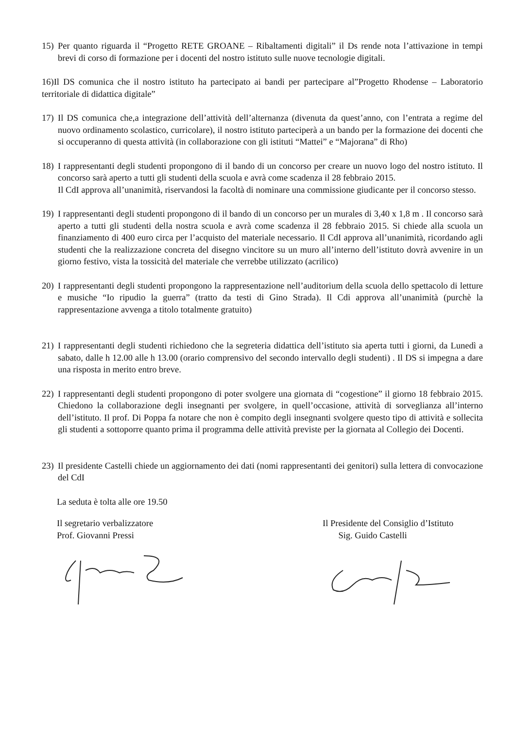15)
Per quanto riguarda il “Progetto RETE GROANE – Ribaltamenti digitali” il Ds rende nota l’attivazione in tempi brevi di corso di formazione per i docenti del nostro istituto sulle nuove tecnologie digitali.
16)Il DS comunica che il nostro istituto ha partecipato ai bandi per partecipare al”Progetto Rhodense – Laboratorio territoriale di didattica digitale”
17)
Il DS comunica che,a integrazione dell’attività dell’alternanza (divenuta da quest’anno, con l’entrata a regime del nuovo ordinamento scolastico, curricolare), il nostro istituto parteciperà a un bando per la formazione dei docenti che si occuperanno di questa attività (in collaborazione con gli istituti “Mattei” e “Majorana” di Rho)
18)
I rappresentanti degli studenti propongono di il bando di un concorso per creare un nuovo logo del nostro istituto. Il concorso sarà aperto a tutti gli studenti della scuola e avrà come scadenza il 28 febbraio 2015.
Il CdI approva all’unanimità, riservandosi la facoltà di nominare una commissione giudicante per il concorso stesso.
19)
I rappresentanti degli studenti propongono di il bando di un concorso per un murales di 3,40 x 1,8 m . Il concorso sarà aperto a tutti gli studenti della nostra scuola e avrà come scadenza il 28 febbraio 2015. Si chiede alla scuola un finanziamento di 400 euro circa per l’acquisto del materiale necessario. Il CdI approva all’unanimità, ricordando agli studenti che la realizzazione concreta del disegno vincitore su un muro all’interno dell’istituto dovrà avvenire in un giorno festivo, vista la tossicità del materiale che verrebbe utilizzato (acrilico)
20)
I rappresentanti degli studenti propongono la rappresentazione nell’auditorium della scuola dello spettacolo di letture e musiche “Io ripudio la guerra” (tratto da testi di Gino Strada). Il Cdi approva all’unanimità (purchè la rappresentazione avvenga a titolo totalmente gratuito)
21)
I rappresentanti degli studenti richiedono che la segreteria didattica dell’istituto sia aperta tutti i giorni, da Lunedì a sabato, dalle h 12.00 alle h 13.00 (orario comprensivo del secondo intervallo degli studenti) . Il DS si impegna a dare una risposta in merito entro breve.
22)
I rappresentanti degli studenti propongono di poter svolgere una giornata di “cogestione” il giorno 18 febbraio 2015. Chiedono la collaborazione degli insegnanti per svolgere, in quell’occasione, attività di sorveglianza all’interno dell’istituto. Il prof. Di Poppa fa notare che non è compito degli insegnanti svolgere questo tipo di attività e sollecita gli studenti a sottoporre quanto prima il programma delle attività previste per la giornata al Collegio dei Docenti.
23)
Il presidente Castelli chiede un aggiornamento dei dati (nomi rappresentanti dei genitori) sulla lettera di convocazione del CdI
La seduta è tolta alle ore 19.50
Il segretario verbalizzatore
Prof. Giovanni Pressi
Il Presidente del Consiglio d’Istituto
Sig. Guido Castelli